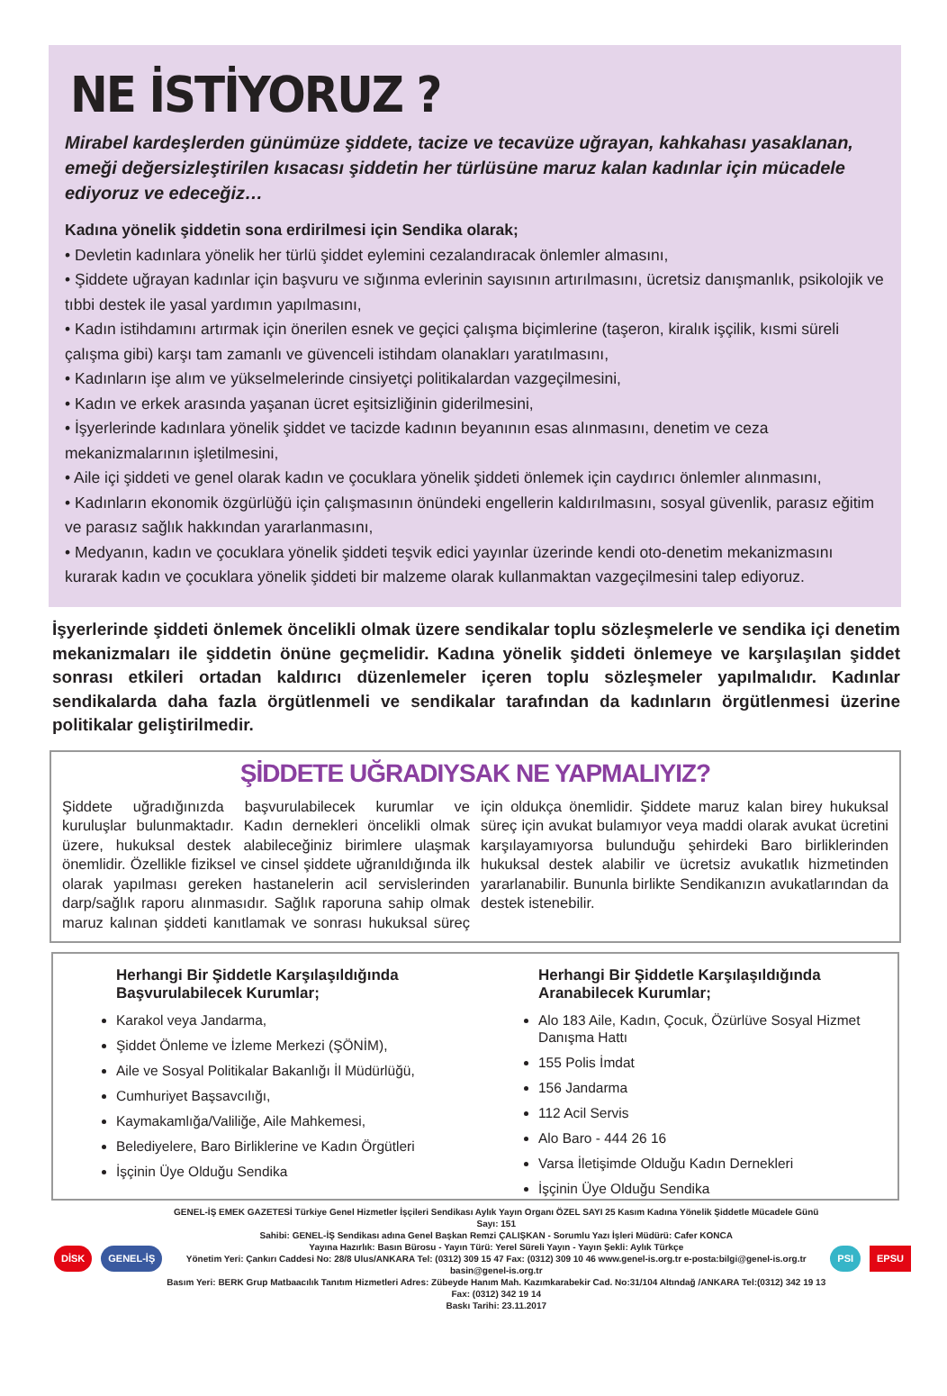NE İSTİYORUZ ?
Mirabel kardeşlerden günümüze şiddete, tacize ve tecavüze uğrayan, kahkahası yasaklanan, emeği değersizleştirilen kısacası şiddetin her türlüsüne maruz kalan kadınlar için mücadele ediyoruz ve edeceğiz…
Kadına yönelik şiddetin sona erdirilmesi için Sendika olarak;
• Devletin kadınlara yönelik her türlü şiddet eylemini cezalandıracak önlemler almasını,
• Şiddete uğrayan kadınlar için başvuru ve sığınma evlerinin sayısının artırılmasını, ücretsiz danışmanlık, psikolojik ve tıbbi destek ile yasal yardımın yapılmasını,
• Kadın istihdamını artırmak için önerilen esnek ve geçici çalışma biçimlerine (taşeron, kiralık işçilik, kısmi süreli çalışma gibi) karşı tam zamanlı ve güvenceli istihdam olanakları yaratılmasını,
• Kadınların işe alım ve yükselmelerinde cinsiyetçi politikalardan vazgeçilmesini,
• Kadın ve erkek arasında yaşanan ücret eşitsizliğinin giderilmesini,
• İşyerlerinde kadınlara yönelik şiddet ve tacizde kadının beyanının esas alınmasını, denetim ve ceza mekanizmalarının işletilmesini,
• Aile içi şiddeti ve genel olarak kadın ve çocuklara yönelik şiddeti önlemek için caydırıcı önlemler alınmasını,
• Kadınların ekonomik özgürlüğü için çalışmasının önündeki engellerin kaldırılmasını, sosyal güvenlik, parasız eğitim ve parasız sağlık hakkından yararlanmasını,
• Medyanın, kadın ve çocuklara yönelik şiddeti teşvik edici yayınlar üzerinde kendi oto-denetim mekanizmasını kurarak kadın ve çocuklara yönelik şiddeti bir malzeme olarak kullanmaktan vazgeçilmesini talep ediyoruz.
İşyerlerinde şiddeti önlemek öncelikli olmak üzere sendikalar toplu sözleşmelerle ve sendika içi denetim mekanizmaları ile şiddetin önüne geçmelidir. Kadına yönelik şiddeti önlemeye ve karşılaşılan şiddet sonrası etkileri ortadan kaldırıcı düzenlemeler içeren toplu sözleşmeler yapılmalıdır. Kadınlar sendikalarda daha fazla örgütlenmeli ve sendikalar tarafından da kadınların örgütlenmesi üzerine politikalar geliştirilmedir.
ŞİDDETE UĞRADIYSAK NE YAPMALIYIZ?
Şiddete uğradığınızda başvurulabilecek kurumlar ve kuruluşlar bulunmaktadır. Kadın dernekleri öncelikli olmak üzere, hukuksal destek alabileceğiniz birimlere ulaşmak önemlidir. Özellikle fiziksel ve cinsel şiddete uğranıldığında ilk olarak yapılması gereken hastanelerin acil servislerinden darp/sağlık raporu alınmasıdır. Sağlık raporuna sahip olmak maruz kalınan şiddeti kanıtlamak ve sonrası hukuksal süreç için oldukça önemlidir. Şiddete maruz kalan birey hukuksal süreç için avukat bulamıyor veya maddi olarak avukat ücretini karşılayamıyorsa bulunduğu şehirdeki Baro birliklerinden hukuksal destek alabilir ve ücretsiz avukatlık hizmetinden yararlanabilir. Bununla birlikte Sendikanızın avukatlarından da destek istenebilir.
Herhangi Bir Şiddetle Karşılaşıldığında
Başvurulabilecek Kurumlar;
Karakol veya Jandarma,
Şiddet Önleme ve İzleme Merkezi (ŞÖNİM),
Aile ve Sosyal Politikalar Bakanlığı İl Müdürlüğü,
Cumhuriyet Başsavcılığı,
Kaymakamlığa/Valiliğe, Aile Mahkemesi,
Belediyelere, Baro Birliklerine ve Kadın Örgütleri
İşçinin Üye Olduğu Sendika
Herhangi Bir Şiddetle Karşılaşıldığında
Aranabilecek Kurumlar;
Alo 183 Aile, Kadın, Çocuk, Özürlüve Sosyal Hizmet Danışma Hattı
155 Polis İmdat
156 Jandarma
112 Acil Servis
Alo Baro - 444 26 16
Varsa İletişimde Olduğu Kadın Dernekleri
İşçinin Üye Olduğu Sendika
DİSK GENEL-İŞ
GENEL-İŞ EMEK GAZETESİ Türkiye Genel Hizmetler İşçileri Sendikası Aylık Yayın Organı ÖZEL SAYI 25 Kasım Kadına Yönelik Şiddetle Mücadele Günü Sayı: 151
Sahibi: GENEL-İŞ Sendikası adına Genel Başkan Remzi ÇALIŞKAN - Sorumlu Yazı İşleri Müdürü: Cafer KONCA
Yayına Hazırlık: Basın Bürosu - Yayın Türü: Yerel Süreli Yayın - Yayın Şekli: Aylık Türkçe
Yönetim Yeri: Çankırı Caddesi No: 28/8 Ulus/ANKARA Tel: (0312) 309 15 47 Fax: (0312) 309 10 46 www.genel-is.org.tr e-posta:bilgi@genel-is.org.tr basin@genel-is.org.tr
Basım Yeri: BERK Grup Matbaacılık Tanıtım Hizmetleri Adres: Zübeyde Hanım Mah. Kazımkarabekir Cad. No:31/104 Altındağ /ANKARA Tel:(0312) 342 19 13 Fax: (0312) 342 19 14
Baskı Tarihi: 23.11.2017
PSI EPSU